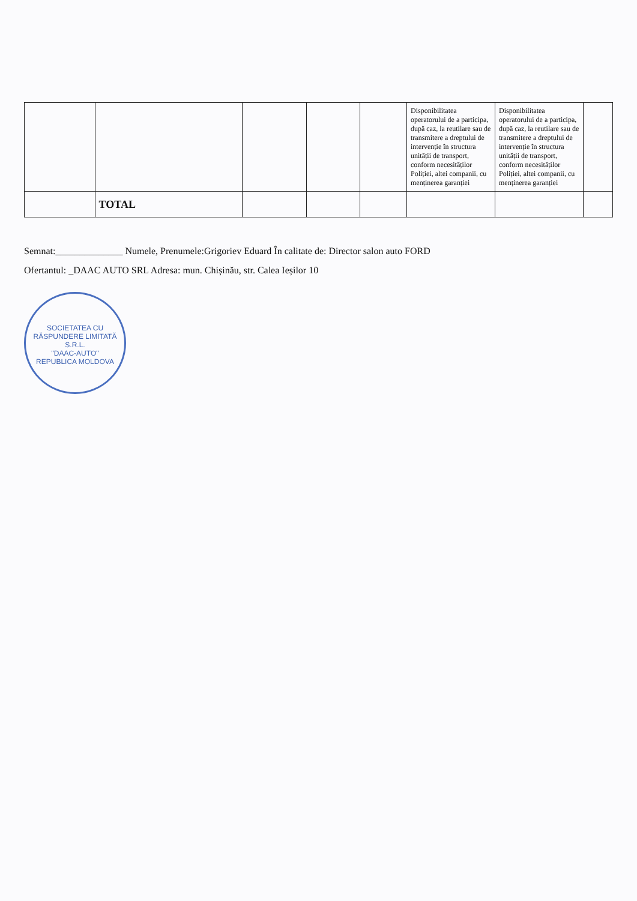| | | | | | Disponibilitatea operatorului de a participa, după caz, la reutilare sau de transmitere a dreptului de intervenție în structura unității de transport, conform necesităților Poliției, altei companii, cu menținerea garanției | Disponibilitatea operatorului de a participa, după caz, la reutilare sau de transmitere a dreptului de intervenție în structura unității de transport, conform necesităților Poliției, altei companii, cu menținerea garanției | |
| | TOTAL | | | | | | |
Semnat:______________ Numele, Prenumele:Grigoriev Eduard În calitate de: Director salon auto FORD
Ofertantul: _DAAC AUTO SRL Adresa: mun. Chișinău, str. Calea Ieșilor 10
SOCIETATEA CU RĂSPUNDERE LIMITATĂ
S.R.L.
"DAAC-AUTO"
REPUBLICA MOLDOVA